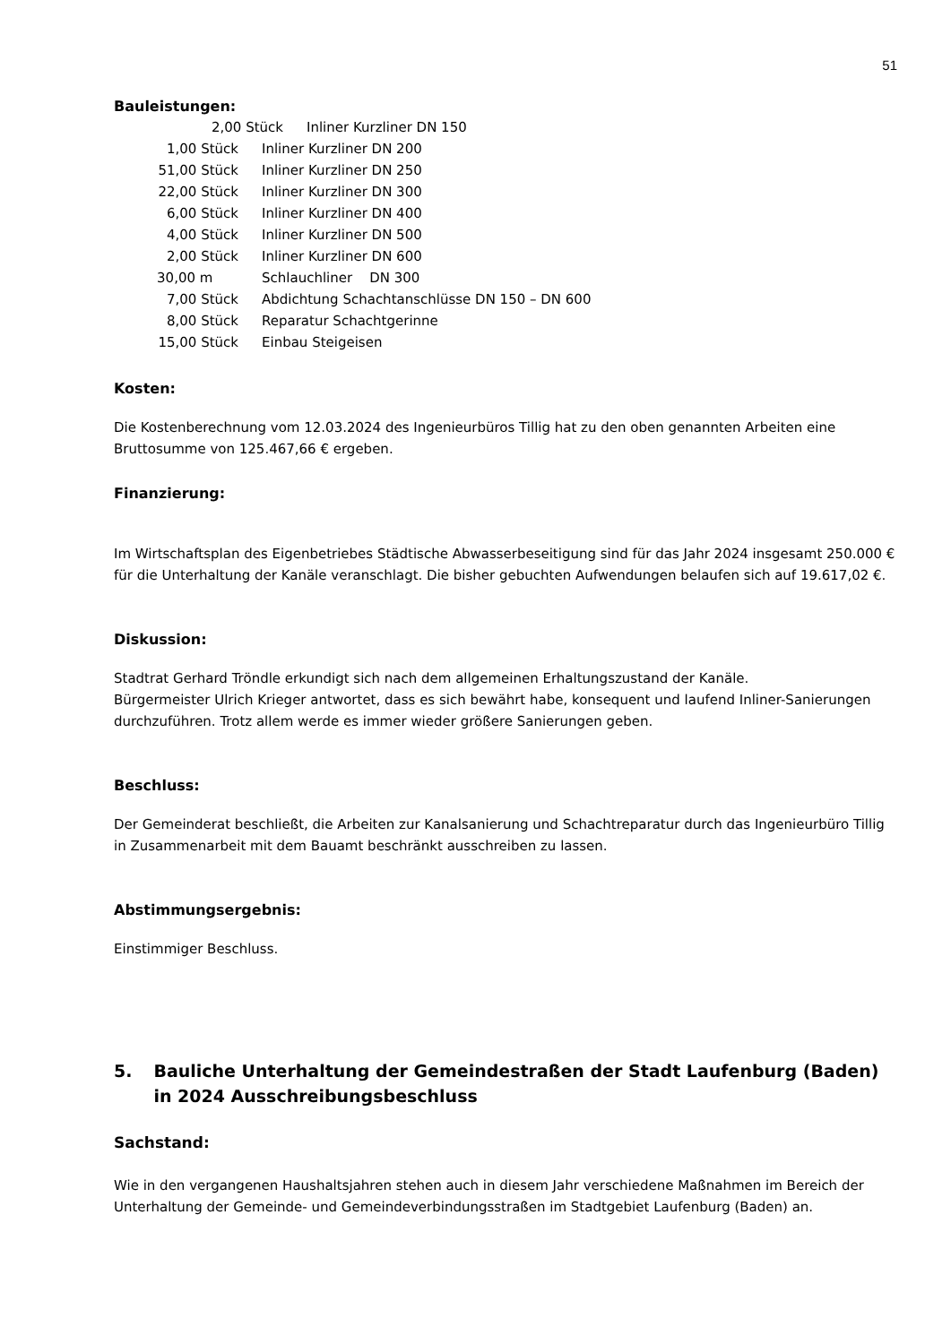51
Bauleistungen:
2,00 Stück Inliner Kurzliner DN 150
1,00 Stück Inliner Kurzliner DN 200
51,00 Stück Inliner Kurzliner DN 250
22,00 Stück Inliner Kurzliner DN 300
6,00 Stück Inliner Kurzliner DN 400
4,00 Stück Inliner Kurzliner DN 500
2,00 Stück Inliner Kurzliner DN 600
30,00 m Schlauchliner DN 300
7,00 Stück Abdichtung Schachtanschlüsse DN 150 – DN 600
8,00 Stück Reparatur Schachtgerinne
15,00 Stück Einbau Steigeisen
Kosten:
Die Kostenberechnung vom 12.03.2024 des Ingenieurbüros Tillig hat zu den oben genannten Arbeiten eine Bruttosumme von 125.467,66 € ergeben.
Finanzierung:
Im Wirtschaftsplan des Eigenbetriebes Städtische Abwasserbeseitigung sind für das Jahr 2024 insgesamt 250.000 € für die Unterhaltung der Kanäle veranschlagt. Die bisher gebuchten Aufwendungen belaufen sich auf 19.617,02 €.
Diskussion:
Stadtrat Gerhard Tröndle erkundigt sich nach dem allgemeinen Erhaltungszustand der Kanäle.
Bürgermeister Ulrich Krieger antwortet, dass es sich bewährt habe, konsequent und laufend Inliner-Sanierungen durchzuführen. Trotz allem werde es immer wieder größere Sanierungen geben.
Beschluss:
Der Gemeinderat beschließt, die Arbeiten zur Kanalsanierung und Schachtreparatur durch das Ingenieurbüro Tillig in Zusammenarbeit mit dem Bauamt beschränkt ausschreiben zu lassen.
Abstimmungsergebnis:
Einstimmiger Beschluss.
5. Bauliche Unterhaltung der Gemeindestraßen der Stadt Laufenburg (Baden) in 2024 Ausschreibungsbeschluss
Sachstand:
Wie in den vergangenen Haushaltsjahren stehen auch in diesem Jahr verschiedene Maßnahmen im Bereich der Unterhaltung der Gemeinde- und Gemeindeverbindungsstraßen im Stadtgebiet Laufenburg (Baden) an.